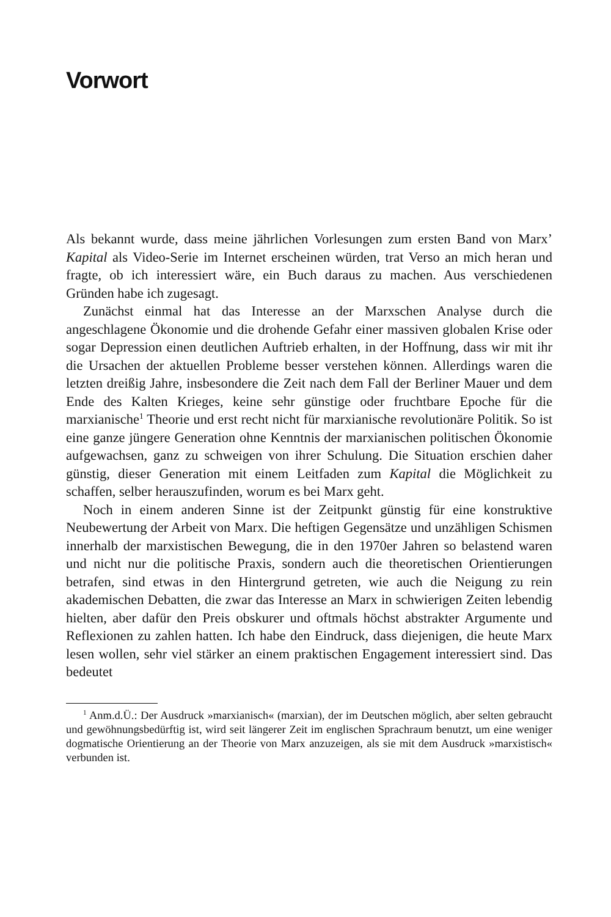Vorwort
Als bekannt wurde, dass meine jährlichen Vorlesungen zum ersten Band von Marx’ Kapital als Video-Serie im Internet erscheinen würden, trat Verso an mich heran und fragte, ob ich interessiert wäre, ein Buch daraus zu machen. Aus verschiedenen Gründen habe ich zugesagt.
Zunächst einmal hat das Interesse an der Marxschen Analyse durch die angeschlagene Ökonomie und die drohende Gefahr einer massiven globalen Krise oder sogar Depression einen deutlichen Auftrieb erhalten, in der Hoffnung, dass wir mit ihr die Ursachen der aktuellen Probleme besser verstehen können. Allerdings waren die letzten dreißig Jahre, insbesondere die Zeit nach dem Fall der Berliner Mauer und dem Ende des Kalten Krieges, keine sehr günstige oder fruchtbare Epoche für die marxianische<sup>1</sup> Theorie und erst recht nicht für marxianische revolutionäre Politik. So ist eine ganze jüngere Generation ohne Kenntnis der marxianischen politischen Ökonomie aufgewachsen, ganz zu schweigen von ihrer Schulung. Die Situation erschien daher günstig, dieser Generation mit einem Leitfaden zum Kapital die Möglichkeit zu schaffen, selber herauszufinden, worum es bei Marx geht.
Noch in einem anderen Sinne ist der Zeitpunkt günstig für eine konstruktive Neubewertung der Arbeit von Marx. Die heftigen Gegensätze und unzähligen Schismen innerhalb der marxistischen Bewegung, die in den 1970er Jahren so belastend waren und nicht nur die politische Praxis, sondern auch die theoretischen Orientierungen betrafen, sind etwas in den Hintergrund getreten, wie auch die Neigung zu rein akademischen Debatten, die zwar das Interesse an Marx in schwierigen Zeiten lebendig hielten, aber dafür den Preis obskurer und oftmals höchst abstrakter Argumente und Reflexionen zu zahlen hatten. Ich habe den Eindruck, dass diejenigen, die heute Marx lesen wollen, sehr viel stärker an einem praktischen Engagement interessiert sind. Das bedeutet
<sup>1</sup> Anm.d.Ü.: Der Ausdruck »marxianisch« (marxian), der im Deutschen möglich, aber selten gebraucht und gewöhnungsbedürftig ist, wird seit längerer Zeit im englischen Sprachraum benutzt, um eine weniger dogmatische Orientierung an der Theorie von Marx anzuzeigen, als sie mit dem Ausdruck »marxistisch« verbunden ist.